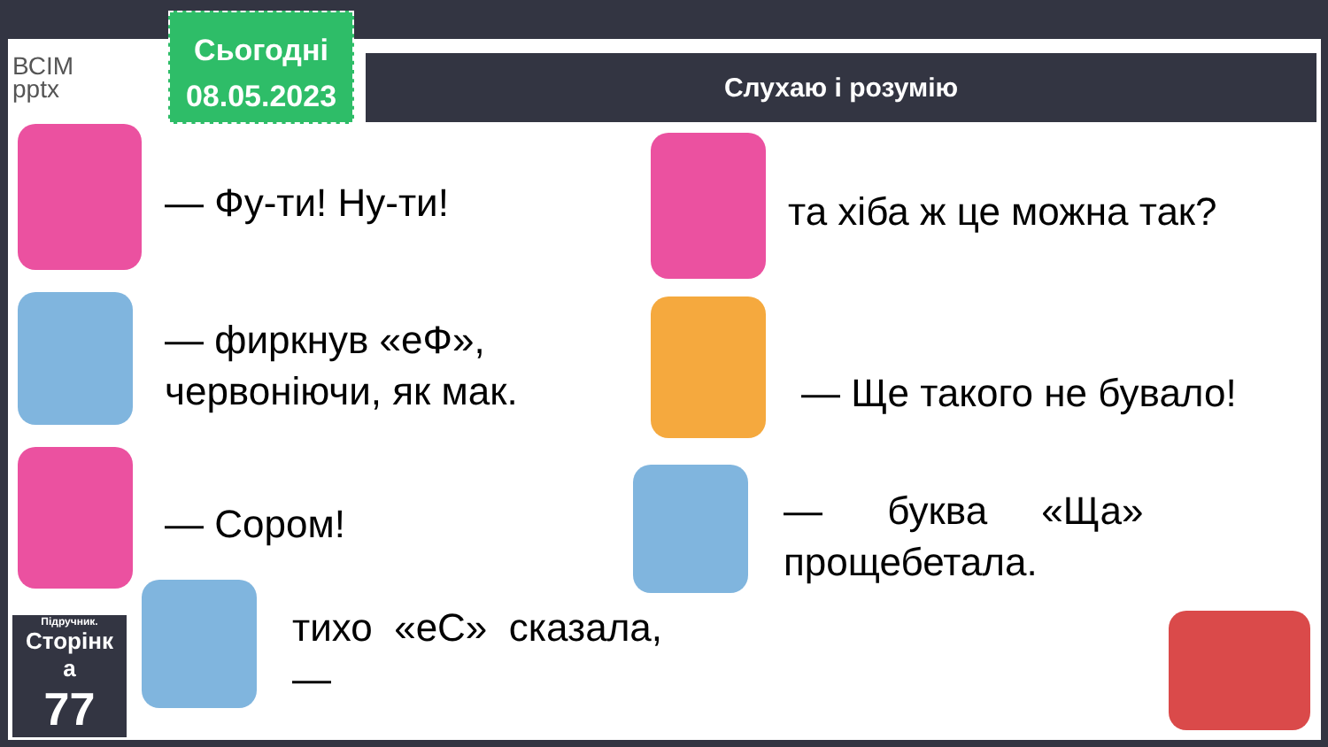ВСІМ
pptx
Сьогодні
08.05.2023
Слухаю і розумію
— Фу-ти! Ну-ти! та хіба ж це можна так?
— фиркнув «еФ»,
червоніючи, як мак.
— Ще такого не бувало!
— Сором!
— буква «Ща»
прощебетала.
тихо «еС» сказала,
—
Підручник.
Сторінк
а
77